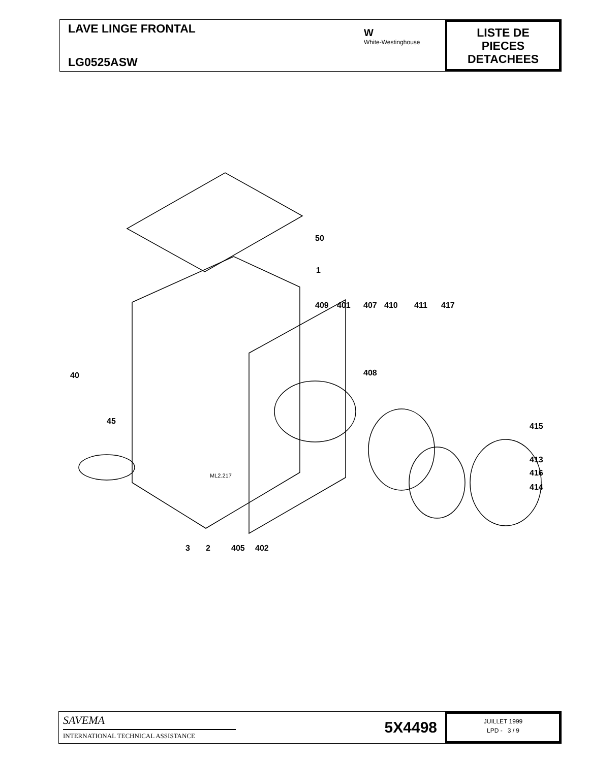LAVE LINGE FRONTAL
LG0525ASW
W
White-Westinghouse
LISTE DE
PIECES
DETACHEES
50
1
409 401 407 410 411 417
40 408
45
415
413
416
414
ML2.217
3 2 405 402
SAVEMA
INTERNATIONAL TECHNICAL ASSISTANCE
5X4498
JUILLET 1999
LPD - 3 / 9